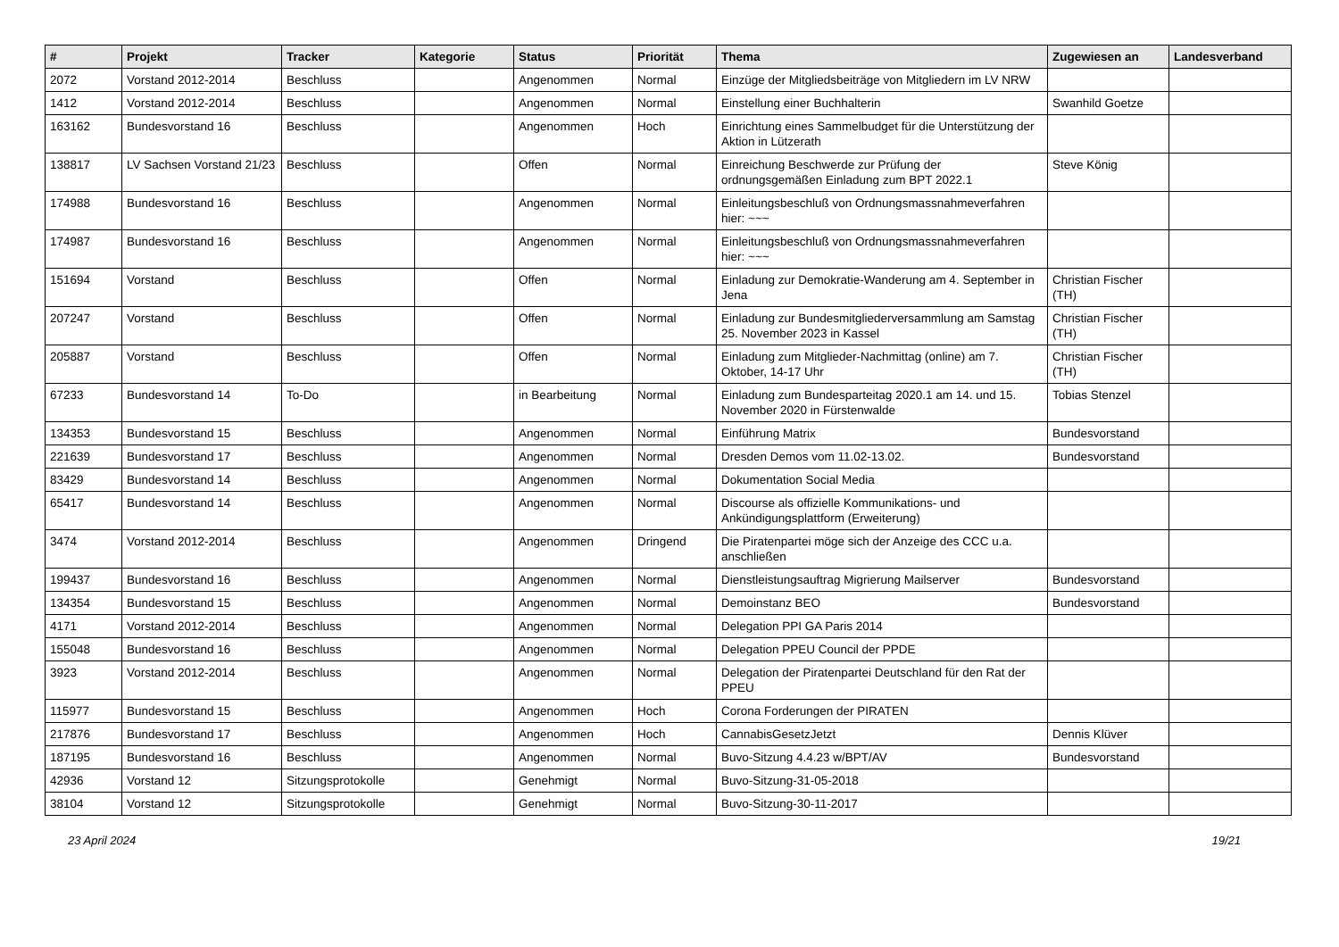| # | Projekt | Tracker | Kategorie | Status | Priorität | Thema | Zugewiesen an | Landesverband |
| --- | --- | --- | --- | --- | --- | --- | --- | --- |
| 2072 | Vorstand 2012-2014 | Beschluss | | Angenommen | Normal | Einzüge der Mitgliedsbeiträge von Mitgliedern im LV NRW | | |
| 1412 | Vorstand 2012-2014 | Beschluss | | Angenommen | Normal | Einstellung einer Buchhalterin | Swanhild Goetze | |
| 163162 | Bundesvorstand 16 | Beschluss | | Angenommen | Hoch | Einrichtung eines Sammelbudget für die Unterstützung der Aktion in Lützerath | | |
| 138817 | LV Sachsen Vorstand 21/23 | Beschluss | | Offen | Normal | Einreichung Beschwerde zur Prüfung der ordnungsgemäßen Einladung zum BPT 2022.1 | Steve König | |
| 174988 | Bundesvorstand 16 | Beschluss | | Angenommen | Normal | Einleitungsbeschluß von Ordnungsmassnahmeverfahren hier: ~~~ | | |
| 174987 | Bundesvorstand 16 | Beschluss | | Angenommen | Normal | Einleitungsbeschluß von Ordnungsmassnahmeverfahren hier: ~~~ | | |
| 151694 | Vorstand | Beschluss | | Offen | Normal | Einladung zur Demokratie-Wanderung am 4. September in Jena | Christian Fischer (TH) | |
| 207247 | Vorstand | Beschluss | | Offen | Normal | Einladung zur Bundesmitgliederversammlung am Samstag 25. November 2023 in Kassel | Christian Fischer (TH) | |
| 205887 | Vorstand | Beschluss | | Offen | Normal | Einladung zum Mitglieder-Nachmittag (online) am 7. Oktober, 14-17 Uhr | Christian Fischer (TH) | |
| 67233 | Bundesvorstand 14 | To-Do | | in Bearbeitung | Normal | Einladung zum Bundesparteitag 2020.1 am 14. und 15. November 2020 in Fürstenwalde | Tobias Stenzel | |
| 134353 | Bundesvorstand 15 | Beschluss | | Angenommen | Normal | Einführung Matrix | Bundesvorstand | |
| 221639 | Bundesvorstand 17 | Beschluss | | Angenommen | Normal | Dresden Demos vom 11.02-13.02. | Bundesvorstand | |
| 83429 | Bundesvorstand 14 | Beschluss | | Angenommen | Normal | Dokumentation Social Media | | |
| 65417 | Bundesvorstand 14 | Beschluss | | Angenommen | Normal | Discourse als offizielle Kommunikations- und Ankündigungsplattform (Erweiterung) | | |
| 3474 | Vorstand 2012-2014 | Beschluss | | Angenommen | Dringend | Die Piratenpartei möge sich der Anzeige des CCC u.a. anschließen | | |
| 199437 | Bundesvorstand 16 | Beschluss | | Angenommen | Normal | Dienstleistungsauftrag Migrierung Mailserver | Bundesvorstand | |
| 134354 | Bundesvorstand 15 | Beschluss | | Angenommen | Normal | Demoinstanz BEO | Bundesvorstand | |
| 4171 | Vorstand 2012-2014 | Beschluss | | Angenommen | Normal | Delegation PPI GA Paris 2014 | | |
| 155048 | Bundesvorstand 16 | Beschluss | | Angenommen | Normal | Delegation PPEU Council der PPDE | | |
| 3923 | Vorstand 2012-2014 | Beschluss | | Angenommen | Normal | Delegation der Piratenpartei Deutschland für den Rat der PPEU | | |
| 115977 | Bundesvorstand 15 | Beschluss | | Angenommen | Hoch | Corona Forderungen der PIRATEN | | |
| 217876 | Bundesvorstand 17 | Beschluss | | Angenommen | Hoch | CannabisGesetzJetzt | Dennis Klüver | |
| 187195 | Bundesvorstand 16 | Beschluss | | Angenommen | Normal | Buvo-Sitzung 4.4.23 w/BPT/AV | Bundesvorstand | |
| 42936 | Vorstand 12 | Sitzungsprotokolle | | Genehmigt | Normal | Buvo-Sitzung-31-05-2018 | | |
| 38104 | Vorstand 12 | Sitzungsprotokolle | | Genehmigt | Normal | Buvo-Sitzung-30-11-2017 | | |
23 April 2024 19/21